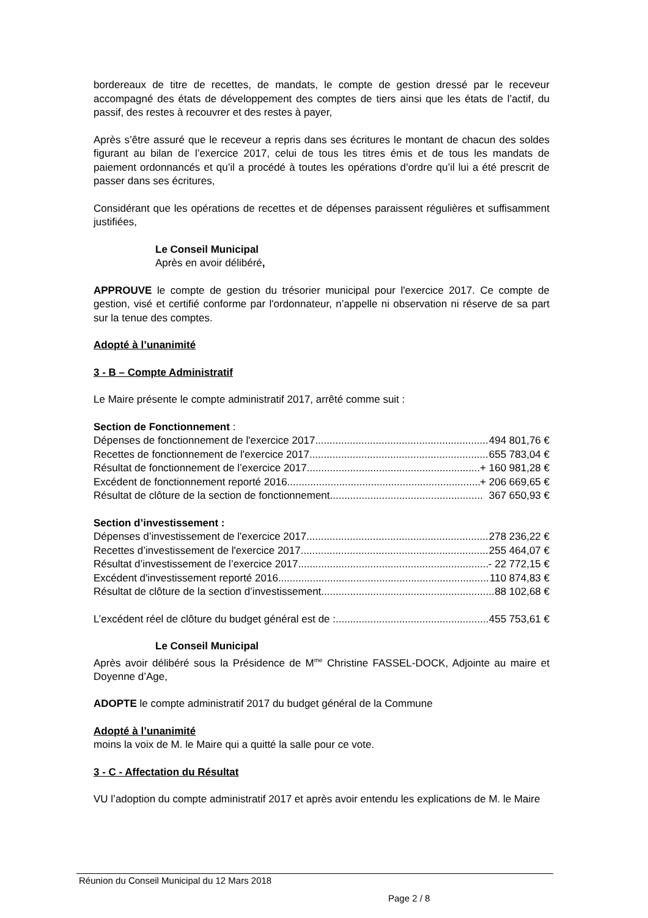bordereaux de titre de recettes, de mandats, le compte de gestion dressé par le receveur accompagné des états de développement des comptes de tiers ainsi que les états de l’actif, du passif, des restes à recouvrer et des restes à payer,
Après s’être assuré que le receveur a repris dans ses écritures le montant de chacun des soldes figurant au bilan de l’exercice 2017, celui de tous les titres émis et de tous les mandats de paiement ordonnancés et qu’il a procédé à toutes les opérations d’ordre qu’il lui a été prescrit de passer dans ses écritures,
Considérant que les opérations de recettes et de dépenses paraissent régulières et suffisamment justifiées,
Le Conseil Municipal
Après en avoir délibéré,
APPROUVE le compte de gestion du trésorier municipal pour l'exercice 2017. Ce compte de gestion, visé et certifié conforme par l'ordonnateur, n’appelle ni observation ni réserve de sa part sur la tenue des comptes.
Adopté à l’unanimité
3 - B – Compte Administratif
Le Maire présente le compte administratif 2017, arrêté comme suit :
Section de Fonctionnement :
Dépenses de fonctionnement de l'exercice 2017 494 801,76 €
Recettes de fonctionnement de l'exercice 2017 655 783,04 €
Résultat de fonctionnement de l’exercice 2017 + 160 981,28 €
Excédent de fonctionnement reporté 2016 + 206 669,65 €
Résultat de clôture de la section de fonctionnement 367 650,93 €
Section d’investissement :
Dépenses d’investissement de l'exercice 2017 278 236,22 €
Recettes d’investissement de l'exercice 2017 255 464,07 €
Résultat d’investissement de l’exercice 2017 - 22 772,15 €
Excédent d'investissement reporté 2016 110 874,83 €
Résultat de clôture de la section d’investissement 88 102,68 €
L’excédent réel de clôture du budget général est de : 455 753,61 €
Le Conseil Municipal
Après avoir délibéré sous la Présidence de M<sup>me</sup> Christine FASSEL-DOCK, Adjointe au maire et Doyenne d’Age,
ADOPTE le compte administratif 2017 du budget général de la Commune
Adopté à l’unanimité
moins la voix de M. le Maire qui a quitté la salle pour ce vote.
3 - C - Affectation du Résultat
VU l’adoption du compte administratif 2017 et après avoir entendu les explications de M. le Maire
Réunion du Conseil Municipal du 12 Mars 2018
Page 2 / 8